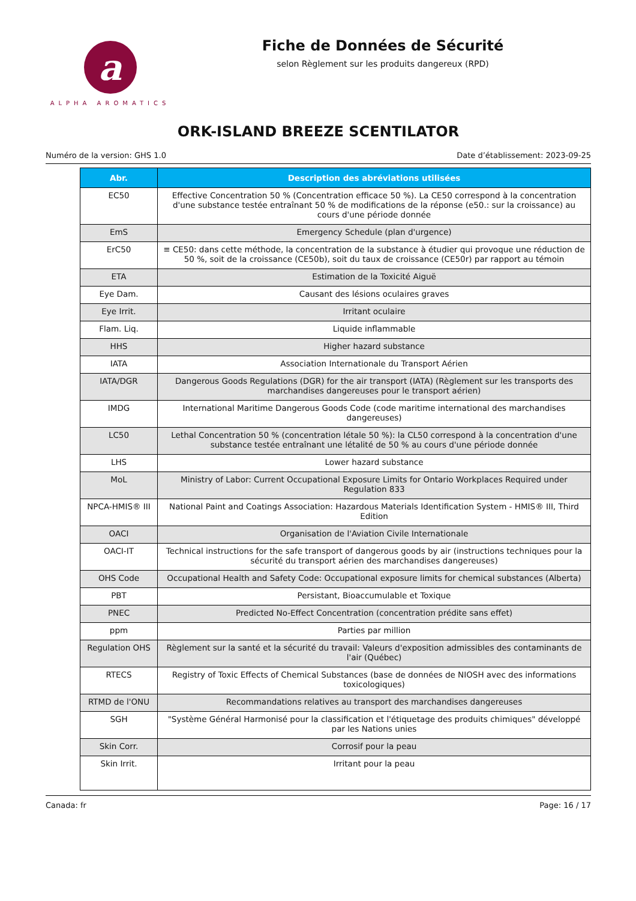a
ALPHA AROMATICS
Fiche de Données de Sécurité
selon Règlement sur les produits dangereux (RPD)
ORK-ISLAND BREEZE SCENTILATOR
Numéro de la version: GHS 1.0 Date d’établissement: 2023-09-25
| Abr. | Description des abréviations utilisées |
| --- | --- |
| EC50 | Effective Concentration 50 % (Concentration efficace 50 %). La CE50 correspond à la concentration d'une substance testée entraînant 50 % de modifications de la réponse (e50.: sur la croissance) au cours d'une période donnée |
| EmS | Emergency Schedule (plan d'urgence) |
| ErC50 | ≡ CE50: dans cette méthode, la concentration de la substance à étudier qui provoque une réduction de 50 %, soit de la croissance (CE50b), soit du taux de croissance (CE50r) par rapport au témoin |
| ETA | Estimation de la Toxicité Aiguë |
| Eye Dam. | Causant des lésions oculaires graves |
| Eye Irrit. | Irritant oculaire |
| Flam. Liq. | Liquide inflammable |
| HHS | Higher hazard substance |
| IATA | Association Internationale du Transport Aérien |
| IATA/DGR | Dangerous Goods Regulations (DGR) for the air transport (IATA) (Règlement sur les transports des marchandises dangereuses pour le transport aérien) |
| IMDG | International Maritime Dangerous Goods Code (code maritime international des marchandises dangereuses) |
| LC50 | Lethal Concentration 50 % (concentration létale 50 %): la CL50 correspond à la concentration d'une substance testée entraînant une létalité de 50 % au cours d'une période donnée |
| LHS | Lower hazard substance |
| MoL | Ministry of Labor: Current Occupational Exposure Limits for Ontario Workplaces Required under Regulation 833 |
| NPCA-HMIS® III | National Paint and Coatings Association: Hazardous Materials Identification System - HMIS® III, Third Edition |
| OACI | Organisation de l'Aviation Civile Internationale |
| OACI-IT | Technical instructions for the safe transport of dangerous goods by air (instructions techniques pour la sécurité du transport aérien des marchandises dangereuses) |
| OHS Code | Occupational Health and Safety Code: Occupational exposure limits for chemical substances (Alberta) |
| PBT | Persistant, Bioaccumulable et Toxique |
| PNEC | Predicted No-Effect Concentration (concentration prédite sans effet) |
| ppm | Parties par million |
| Regulation OHS | Règlement sur la santé et la sécurité du travail: Valeurs d'exposition admissibles des contaminants de l'air (Québec) |
| RTECS | Registry of Toxic Effects of Chemical Substances (base de données de NIOSH avec des informations toxicologiques) |
| RTMD de l'ONU | Recommandations relatives au transport des marchandises dangereuses |
| SGH | "Système Général Harmonisé pour la classification et l'étiquetage des produits chimiques" développé par les Nations unies |
| Skin Corr. | Corrosif pour la peau |
| Skin Irrit. | Irritant pour la peau |
Canada: fr Page: 16 / 17